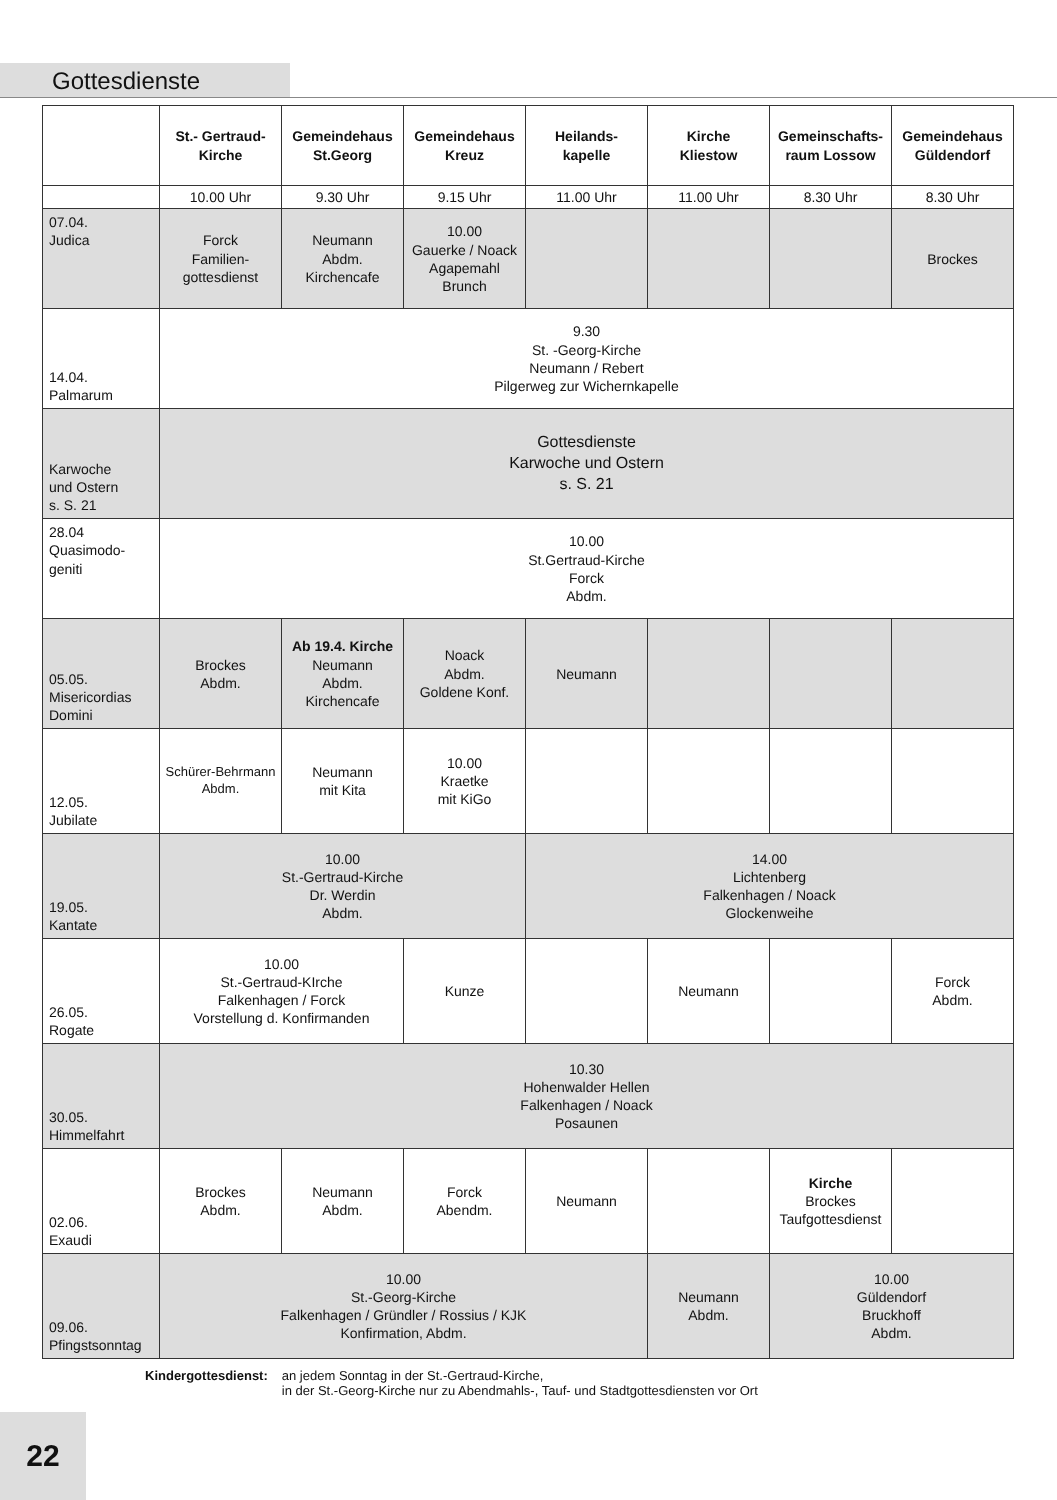Gottesdienste
| | St.- Gertraud- Kirche | Gemeindehaus St.Georg | Gemeindehaus Kreuz | Heilands- kapelle | Kirche Kliestow | Gemeinschafts- raum Lossow | Gemeindehaus Güldendorf |
| --- | --- | --- | --- | --- | --- | --- | --- |
| | 10.00 Uhr | 9.30 Uhr | 9.15 Uhr | 11.00 Uhr | 11.00 Uhr | 8.30 Uhr | 8.30 Uhr |
| 07.04. Judica | Forck Familien- gottesdienst | Neumann Abdm. Kirchencafe | 10.00 Gauerke / Noack Agapemahl Brunch | | | | Brockes |
| 14.04. Palmarum | 9.30 St. -Georg-Kirche Neumann / Rebert Pilgerweg zur Wichernkapelle | | | | | | |
| Karwoche und Ostern s. S. 21 | Gottesdienste Karwoche und Ostern s. S. 21 | | | | | | |
| 28.04 Quasimodo- geniti | 10.00 St.Gertraud-Kirche Forck Abdm. | | | | | | |
| 05.05. Misericordias Domini | Brockes Abdm. | Ab 19.4. Kirche Neumann Abdm. Kirchencafe | Noack Abdm. Goldene Konf. | Neumann | | | |
| 12.05. Jubilate | Schürer-Behrmann Abdm. | Neumann mit Kita | 10.00 Kraetke mit KiGo | | | | |
| 19.05. Kantate | 10.00 St.-Gertraud-Kirche Dr. Werdin Abdm. | | | 14.00 Lichtenberg Falkenhagen / Noack Glockenweihe | | | |
| 26.05. Rogate | 10.00 St.-Gertraud-KIrche Falkenhagen / Forck Vorstellung d. Konfirmanden | | Kunze | | Neumann | | Forck Abdm. |
| 30.05. Himmelfahrt | 10.30 Hohenwalder Hellen Falkenhagen / Noack Posaunen | | | | | | |
| 02.06. Exaudi | Brockes Abdm. | Neumann Abdm. | Forck Abendm. | Neumann | | Kirche Brockes Taufgottesdienst | |
| 09.06. Pfingstsonntag | 10.00 St.-Georg-Kirche Falkenhagen / Gründler / Rossius / KJK Konfirmation, Abdm. | | | | Neumann Abdm. | 10.00 Güldendorf Bruckhoff Abdm. | |
Kindergottesdienst: an jedem Sonntag in der St.-Gertraud-Kirche,
in der St.-Georg-Kirche nur zu Abendmahls-, Tauf- und Stadtgottesdiensten vor Ort
22